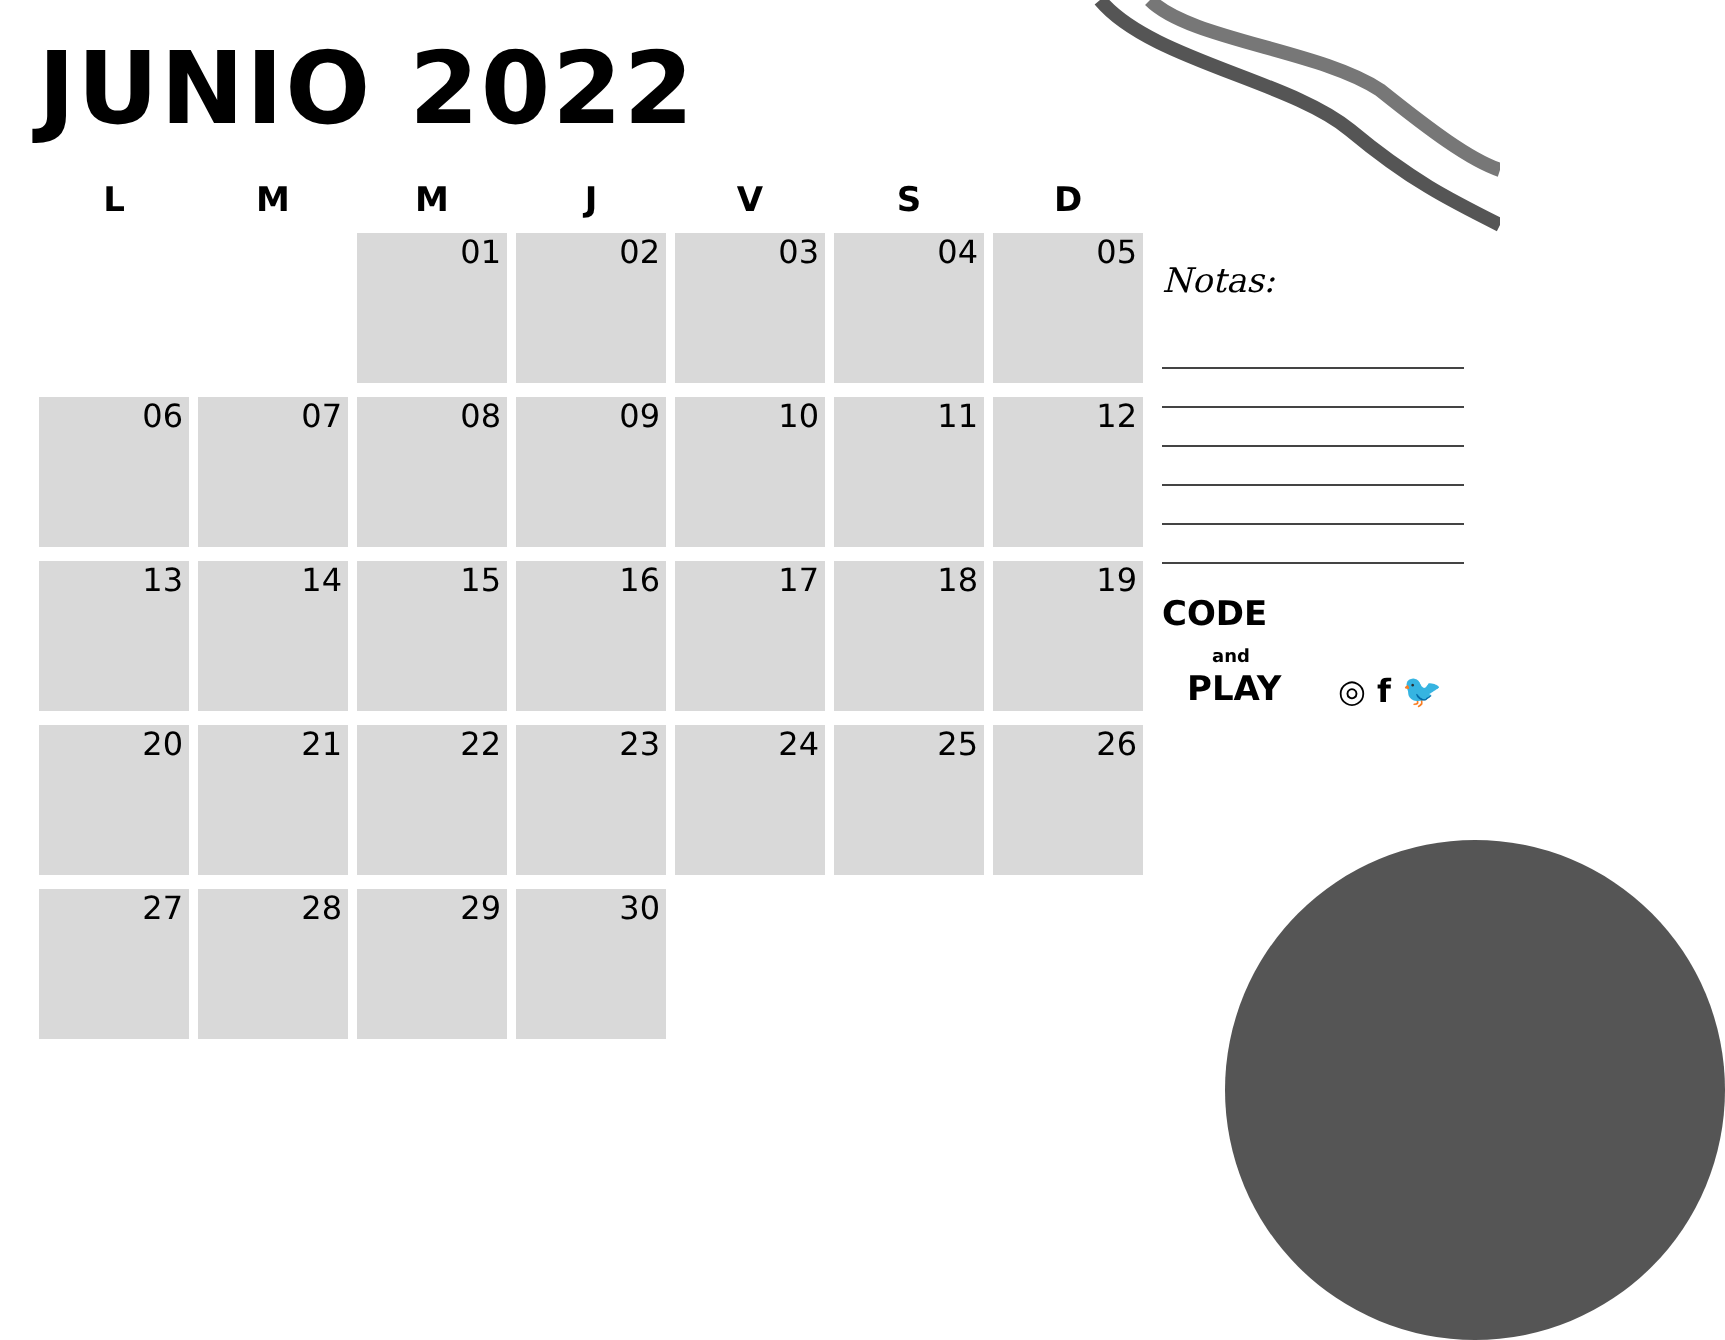JUNIO 2022
| L | M | M | J | V | S | D |
| --- | --- | --- | --- | --- | --- | --- |
| | | 01 | 02 | 03 | 04 | 05 |
| 06 | 07 | 08 | 09 | 10 | 11 | 12 |
| 13 | 14 | 15 | 16 | 17 | 18 | 19 |
| 20 | 21 | 22 | 23 | 24 | 25 | 26 |
| 27 | 28 | 29 | 30 | | | |
Notas:
CODE
and
PLAY
◎ f 🐦